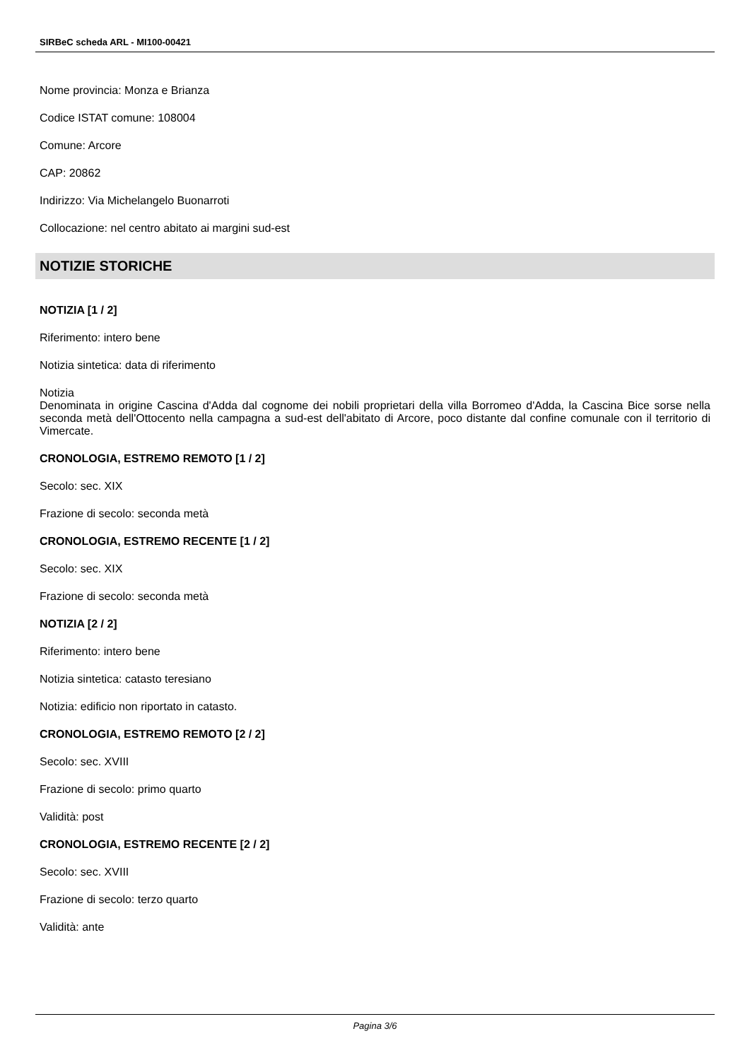SIRBeC scheda ARL - MI100-00421
Nome provincia: Monza e Brianza
Codice ISTAT comune: 108004
Comune: Arcore
CAP: 20862
Indirizzo: Via Michelangelo Buonarroti
Collocazione: nel centro abitato ai margini sud-est
NOTIZIE STORICHE
NOTIZIA [1 / 2]
Riferimento: intero bene
Notizia sintetica: data di riferimento
Notizia
Denominata in origine Cascina d'Adda dal cognome dei nobili proprietari della villa Borromeo d'Adda, la Cascina Bice sorse nella seconda metà dell'Ottocento nella campagna a sud-est dell'abitato di Arcore, poco distante dal confine comunale con il territorio di Vimercate.
CRONOLOGIA, ESTREMO REMOTO [1 / 2]
Secolo: sec. XIX
Frazione di secolo: seconda metà
CRONOLOGIA, ESTREMO RECENTE [1 / 2]
Secolo: sec. XIX
Frazione di secolo: seconda metà
NOTIZIA [2 / 2]
Riferimento: intero bene
Notizia sintetica: catasto teresiano
Notizia: edificio non riportato in catasto.
CRONOLOGIA, ESTREMO REMOTO [2 / 2]
Secolo: sec. XVIII
Frazione di secolo: primo quarto
Validità: post
CRONOLOGIA, ESTREMO RECENTE [2 / 2]
Secolo: sec. XVIII
Frazione di secolo: terzo quarto
Validità: ante
Pagina 3/6